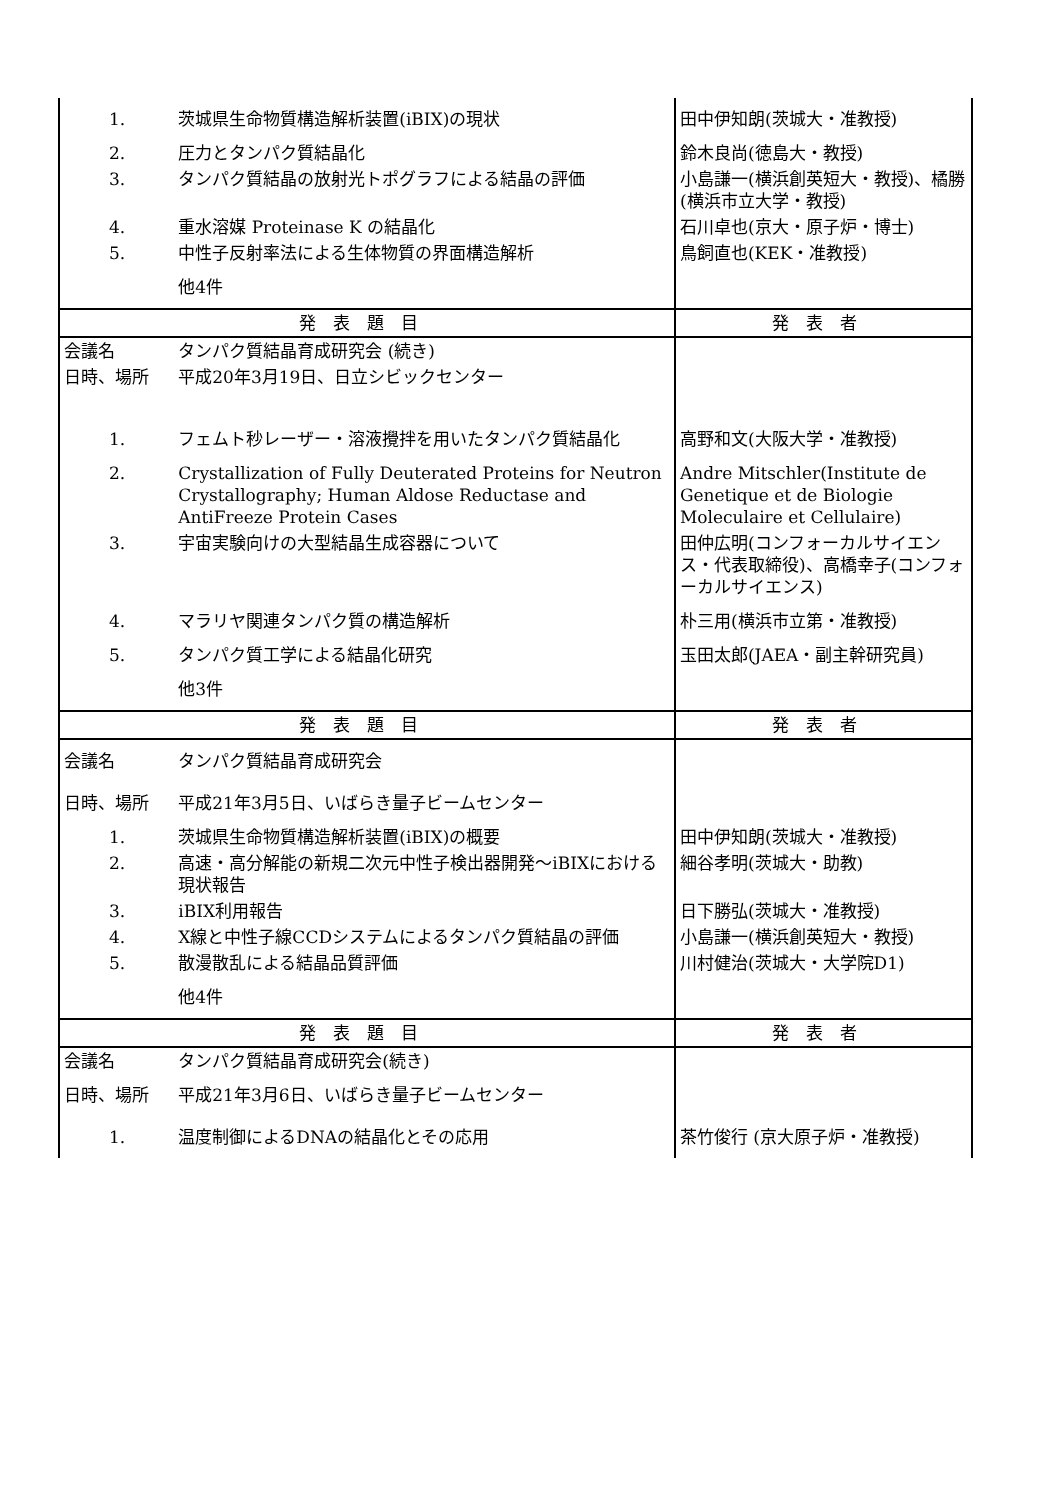| 1. | 茨城県生命物質構造解析装置(iBIX)の現状 | 田中伊知朗(茨城大・准教授) |
| 2. | 圧力とタンパク質結晶化 | 鈴木良尚(徳島大・教授) |
| 3. | タンパク質結晶の放射光トポグラフによる結晶の評価 | 小島謙一(横浜創英短大・教授)、橘勝(横浜市立大学・教授) |
| 4. | 重水溶媒 Proteinase K の結晶化 | 石川卓也(京大・原子炉・博士) |
| 5. | 中性子反射率法による生体物質の界面構造解析 | 鳥飼直也(KEK・准教授) |
| | 他4件 | |
| 発表題目 | | 発表者 |
| 会議名 | タンパク質結晶育成研究会 (続き) | |
| 日時、場所 | 平成20年3月19日、日立シビックセンター | |
| 1. | フェムト秒レーザー・溶液攪拌を用いたタンパク質結晶化 | 高野和文(大阪大学・准教授) |
| 2. | Crystallization of Fully Deuterated Proteins for Neutron Crystallography; Human Aldose Reductase and AntiFreeze Protein Cases | Andre Mitschler(Institute de Genetique et de Biologie Moleculaire et Cellulaire) |
| 3. | 宇宙実験向けの大型結晶生成容器について | 田仲広明(コンフォーカルサイエンス・代表取締役)、高橋幸子(コンフォーカルサイエンス) |
| 4. | マラリヤ関連タンパク質の構造解析 | 朴三用(横浜市立第・准教授) |
| 5. | タンパク質工学による結晶化研究 | 玉田太郎(JAEA・副主幹研究員) |
| | 他3件 | |
| 発表題目 | | 発表者 |
| 会議名 | タンパク質結晶育成研究会 | |
| 日時、場所 | 平成21年3月5日、いばらき量子ビームセンター | |
| 1. | 茨城県生命物質構造解析装置(iBIX)の概要 | 田中伊知朗(茨城大・准教授) |
| 2. | 高速・高分解能の新規二次元中性子検出器開発～iBIXにおける現状報告 | 細谷孝明(茨城大・助教) |
| 3. | iBIX利用報告 | 日下勝弘(茨城大・准教授) |
| 4. | X線と中性子線CCDシステムによるタンパク質結晶の評価 | 小島謙一(横浜創英短大・教授) |
| 5. | 散漫散乱による結晶品質評価 | 川村健治(茨城大・大学院D1) |
| | 他4件 | |
| 発表題目 | | 発表者 |
| 会議名 | タンパク質結晶育成研究会(続き) | |
| 日時、場所 | 平成21年3月6日、いばらき量子ビームセンター | |
| 1. | 温度制御によるDNAの結晶化とその応用 | 茶竹俊行 (京大原子炉・准教授) |